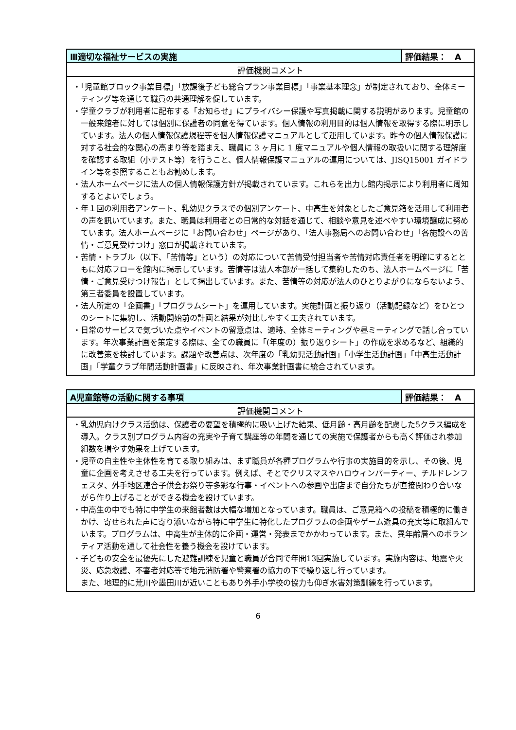| Ⅲ適切な福祉サービスの実施 | 評価結果： A |
| 評価機関コメント | |
| ・「児童館ブロック事業目標」「放課後子ども総合プラン事業目標」「事業基本理念」が制定されており、全体ミーティング等を通じて職員の共通理解を促しています。 ・学童クラブが利用者に配布する「お知らせ」にプライバシー保護や写真掲載に関する説明があります。児童館の一般来館者に対しては個別に保護者の同意を得ています。個人情報の利用目的は個人情報を取得する際に明示しています。法人の個人情報保護規程等を個人情報保護マニュアルとして運用しています。昨今の個人情報保護に対する社会的な関心の高まり等を踏まえ、職員に 3 ヶ月に 1 度マニュアルや個人情報の取扱いに関する理解度を確認する取組（小テスト等）を行うこと、個人情報保護マニュアルの運用については、JISQ15001 ガイドライン等を参照することもお勧めします。 ・法人ホームページに法人の個人情報保護方針が掲載されています。これらを出力し館内掲示により利用者に周知するとよいでしょう。 ・年１回の利用者アンケート、乳幼児クラスでの個別アンケート、中高生を対象としたご意見箱を活用して利用者の声を訊いています。また、職員は利用者との日常的な対話を通じて、相談や意見を述べやすい環境醸成に努めています。法人ホームページに「お問い合わせ」ページがあり、「法人事務局へのお問い合わせ」「各施設への苦情・ご意見受けつけ」窓口が掲載されています。 ・苦情・トラブル（以下、「苦情等」という）の対応について苦情受付担当者や苦情対応責任者を明確にするとともに対応フローを館内に掲示しています。苦情等は法人本部が一括して集約したのち、法人ホームページに「苦情・ご意見受けつけ報告」として掲出しています。また、苦情等の対応が法人のひとりよがりにならないよう、第三者委員を設置しています。 ・法人所定の「企画書」「プログラムシート」を運用しています。実施計画と振り返り（活動記録など）をひとつのシートに集約し、活動開始前の計画と結果が対比しやすく工夫されています。 ・日常のサービスで気づいた点やイベントの留意点は、適時、全体ミーティングや昼ミーティングで話し合っています。年次事業計画を策定する際は、全ての職員に「(年度の）振り返りシート」の作成を求めるなど、組織的に改善策を検討しています。課題や改善点は、次年度の「乳幼児活動計画」「小学生活動計画」「中高生活動計画」「学童クラブ年間活動計画書」に反映され、年次事業計画書に統合されています。 | |
| A児童館等の活動に関する事項 | 評価結果： A |
| 評価機関コメント | |
| ・乳幼児向けクラス活動は、保護者の要望を積極的に吸い上げた結果、低月齢・高月齢を配慮した5クラス編成を導入。クラス別プログラム内容の充実や子育て講座等の年間を通じての実施で保護者からも高く評価され参加組数を増やす効果を上げています。 ・児童の自主性や主体性を育てる取り組みは、まず職員が各種プログラムや行事の実施目的を示し、その後、児童に企画を考えさせる工夫を行っています。例えば、そとでクリスマスやハロウィンパーティー、チルドレンフェスタ、外手地区連合子供会お祭り等多彩な行事・イベントへの参画や出店まで自分たちが直接関わり合いながら作り上げることができる機会を設けています。 ・中高生の中でも特に中学生の来館者数は大幅な増加となっています。職員は、ご意見箱への投稿を積極的に働きかけ、寄せられた声に寄り添いながら特に中学生に特化したプログラムの企画やゲーム遊具の充実等に取組んでいます。プログラムは、中高生が主体的に企画・運営・発表までかかわっています。また、異年齢層へのボランティア活動を通して社会性を養う機会を設けています。 ・子どもの安全を最優先にした避難訓練を児童と職員が合同で年間13回実施しています。実施内容は、地震や火災、応急救護、不審者対応等で地元消防署や警察署の協力の下で繰り返し行っています。 また、地理的に荒川や墨田川が近いこともあり外手小学校の協力も仰ぎ水害対策訓練を行っています。 | |
6